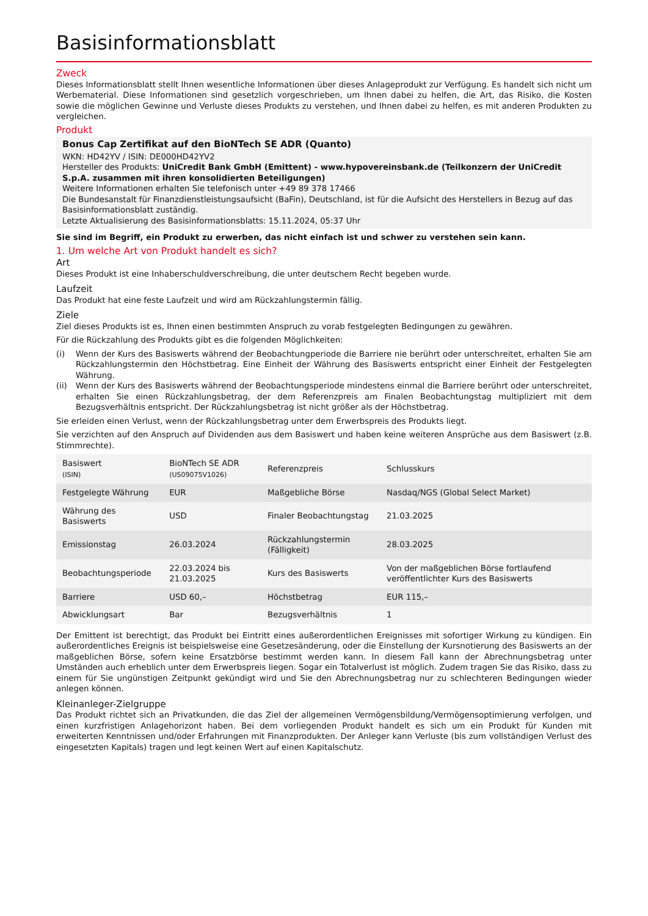Basisinformationsblatt
Zweck
Dieses Informationsblatt stellt Ihnen wesentliche Informationen über dieses Anlageprodukt zur Verfügung. Es handelt sich nicht um Werbematerial. Diese Informationen sind gesetzlich vorgeschrieben, um Ihnen dabei zu helfen, die Art, das Risiko, die Kosten sowie die möglichen Gewinne und Verluste dieses Produkts zu verstehen, und Ihnen dabei zu helfen, es mit anderen Produkten zu vergleichen.
Produkt
Bonus Cap Zertifikat auf den BioNTech SE ADR (Quanto)
WKN: HD42YV / ISIN: DE000HD42YV2
Hersteller des Produkts: UniCredit Bank GmbH (Emittent) - www.hypovereinsbank.de (Teilkonzern der UniCredit S.p.A. zusammen mit ihren konsolidierten Beteiligungen)
Weitere Informationen erhalten Sie telefonisch unter +49 89 378 17466
Die Bundesanstalt für Finanzdienstleistungsaufsicht (BaFin), Deutschland, ist für die Aufsicht des Herstellers in Bezug auf das Basisinformationsblatt zuständig.
Letzte Aktualisierung des Basisinformationsblatts: 15.11.2024, 05:37 Uhr
Sie sind im Begriff, ein Produkt zu erwerben, das nicht einfach ist und schwer zu verstehen sein kann.
1. Um welche Art von Produkt handelt es sich?
Art
Dieses Produkt ist eine Inhaberschuldverschreibung, die unter deutschem Recht begeben wurde.
Laufzeit
Das Produkt hat eine feste Laufzeit und wird am Rückzahlungstermin fällig.
Ziele
Ziel dieses Produkts ist es, Ihnen einen bestimmten Anspruch zu vorab festgelegten Bedingungen zu gewähren.
Für die Rückzahlung des Produkts gibt es die folgenden Möglichkeiten:
(i)
Wenn der Kurs des Basiswerts während der Beobachtungperiode die Barriere nie berührt oder unterschreitet, erhalten Sie am Rückzahlungstermin den Höchstbetrag. Eine Einheit der Währung des Basiswerts entspricht einer Einheit der Festgelegten Währung.
(ii)
Wenn der Kurs des Basiswerts während der Beobachtungsperiode mindestens einmal die Barriere berührt oder unterschreitet, erhalten Sie einen Rückzahlungsbetrag, der dem Referenzpreis am Finalen Beobachtungstag multipliziert mit dem Bezugsverhältnis entspricht. Der Rückzahlungsbetrag ist nicht größer als der Höchstbetrag.
Sie erleiden einen Verlust, wenn der Rückzahlungsbetrag unter dem Erwerbspreis des Produkts liegt.
Sie verzichten auf den Anspruch auf Dividenden aus dem Basiswert und haben keine weiteren Ansprüche aus dem Basiswert (z.B. Stimmrechte).
| Basiswert (ISIN) | BioNTech SE ADR (US09075V1026) | Referenzpreis | Schlusskurs |
| Festgelegte Währung | EUR | Maßgebliche Börse | Nasdaq/NGS (Global Select Market) |
| Währung des Basiswerts | USD | Finaler Beobachtungstag | 21.03.2025 |
| Emissionstag | 26.03.2024 | Rückzahlungstermin (Fälligkeit) | 28.03.2025 |
| Beobachtungsperiode | 22.03.2024 bis 21.03.2025 | Kurs des Basiswerts | Von der maßgeblichen Börse fortlaufend veröffentlichter Kurs des Basiswerts |
| Barriere | USD 60,– | Höchstbetrag | EUR 115,– |
| Abwicklungsart | Bar | Bezugsverhältnis | 1 |
Der Emittent ist berechtigt, das Produkt bei Eintritt eines außerordentlichen Ereignisses mit sofortiger Wirkung zu kündigen. Ein außerordentliches Ereignis ist beispielsweise eine Gesetzesänderung, oder die Einstellung der Kursnotierung des Basiswerts an der maßgeblichen Börse, sofern keine Ersatzbörse bestimmt werden kann. In diesem Fall kann der Abrechnungsbetrag unter Umständen auch erheblich unter dem Erwerbspreis liegen. Sogar ein Totalverlust ist möglich. Zudem tragen Sie das Risiko, dass zu einem für Sie ungünstigen Zeitpunkt gekündigt wird und Sie den Abrechnungsbetrag nur zu schlechteren Bedingungen wieder anlegen können.
Kleinanleger-Zielgruppe
Das Produkt richtet sich an Privatkunden, die das Ziel der allgemeinen Vermögensbildung/Vermögensoptimierung verfolgen, und einen kurzfristigen Anlagehorizont haben. Bei dem vorliegenden Produkt handelt es sich um ein Produkt für Kunden mit erweiterten Kenntnissen und/oder Erfahrungen mit Finanzprodukten. Der Anleger kann Verluste (bis zum vollständigen Verlust des eingesetzten Kapitals) tragen und legt keinen Wert auf einen Kapitalschutz.